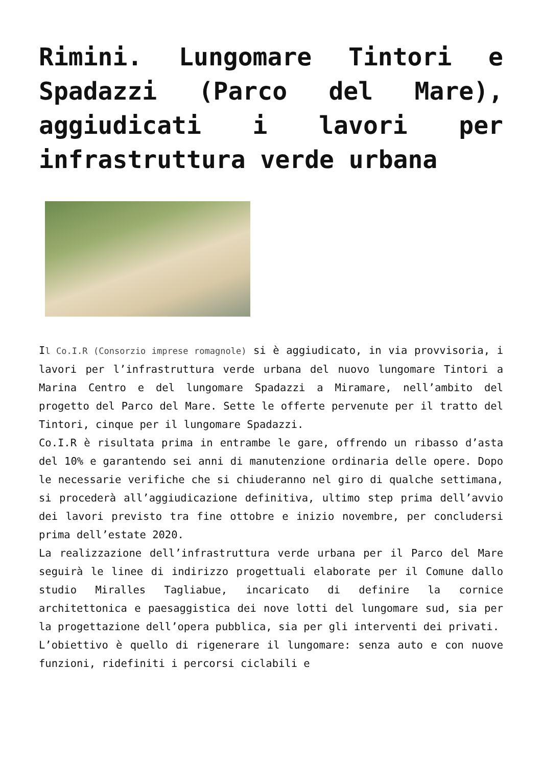Rimini. Lungomare Tintori e Spadazzi (Parco del Mare), aggiudicati i lavori per infrastruttura verde urbana
Il Co.I.R (Consorzio imprese romagnole) si è aggiudicato, in via provvisoria, i lavori per l’infrastruttura verde urbana del nuovo lungomare Tintori a Marina Centro e del lungomare Spadazzi a Miramare, nell’ambito del progetto del Parco del Mare. Sette le offerte pervenute per il tratto del Tintori, cinque per il lungomare Spadazzi.
Co.I.R è risultata prima in entrambe le gare, offrendo un ribasso d’asta del 10% e garantendo sei anni di manutenzione ordinaria delle opere. Dopo le necessarie verifiche che si chiuderanno nel giro di qualche settimana, si procederà all’aggiudicazione definitiva, ultimo step prima dell’avvio dei lavori previsto tra fine ottobre e inizio novembre, per concludersi prima dell’estate 2020.
La realizzazione dell’infrastruttura verde urbana per il Parco del Mare seguirà le linee di indirizzo progettuali elaborate per il Comune dallo studio Miralles Tagliabue, incaricato di definire la cornice architettonica e paesaggistica dei nove lotti del lungomare sud, sia per la progettazione dell’opera pubblica, sia per gli interventi dei privati.
L’obiettivo è quello di rigenerare il lungomare: senza auto e con nuove funzioni, ridefiniti i percorsi ciclabili e